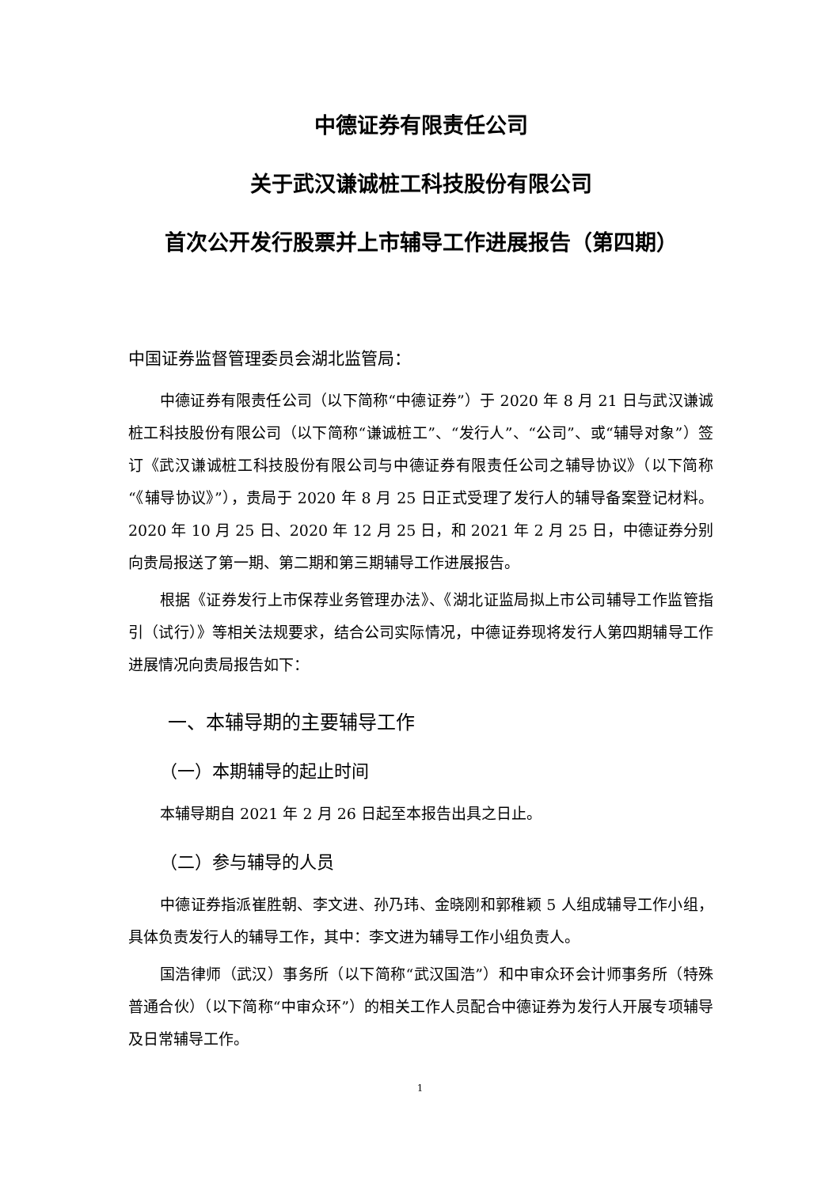中德证券有限责任公司
关于武汉谦诚桩工科技股份有限公司
首次公开发行股票并上市辅导工作进展报告（第四期）
中国证券监督管理委员会湖北监管局：
中德证券有限责任公司（以下简称“中德证券”）于 2020 年 8 月 21 日与武汉谦诚桩工科技股份有限公司（以下简称“谦诚桩工”、“发行人”、“公司”、或“辅导对象”）签订《武汉谦诚桩工科技股份有限公司与中德证券有限责任公司之辅导协议》（以下简称“《辅导协议》”），贵局于 2020 年 8 月 25 日正式受理了发行人的辅导备案登记材料。2020 年 10 月 25 日、2020 年 12 月 25 日，和 2021 年 2 月 25 日，中德证券分别向贵局报送了第一期、第二期和第三期辅导工作进展报告。
根据《证券发行上市保荐业务管理办法》、《湖北证监局拟上市公司辅导工作监管指引（试行）》等相关法规要求，结合公司实际情况，中德证券现将发行人第四期辅导工作进展情况向贵局报告如下：
一、本辅导期的主要辅导工作
（一）本期辅导的起止时间
本辅导期自 2021 年 2 月 26 日起至本报告出具之日止。
（二）参与辅导的人员
中德证券指派崔胜朝、李文进、孙乃玮、金晓刚和郭稚颖 5 人组成辅导工作小组，具体负责发行人的辅导工作，其中：李文进为辅导工作小组负责人。
国浩律师（武汉）事务所（以下简称“武汉国浩”）和中审众环会计师事务所（特殊普通合伙）（以下简称“中审众环”）的相关工作人员配合中德证券为发行人开展专项辅导及日常辅导工作。
1